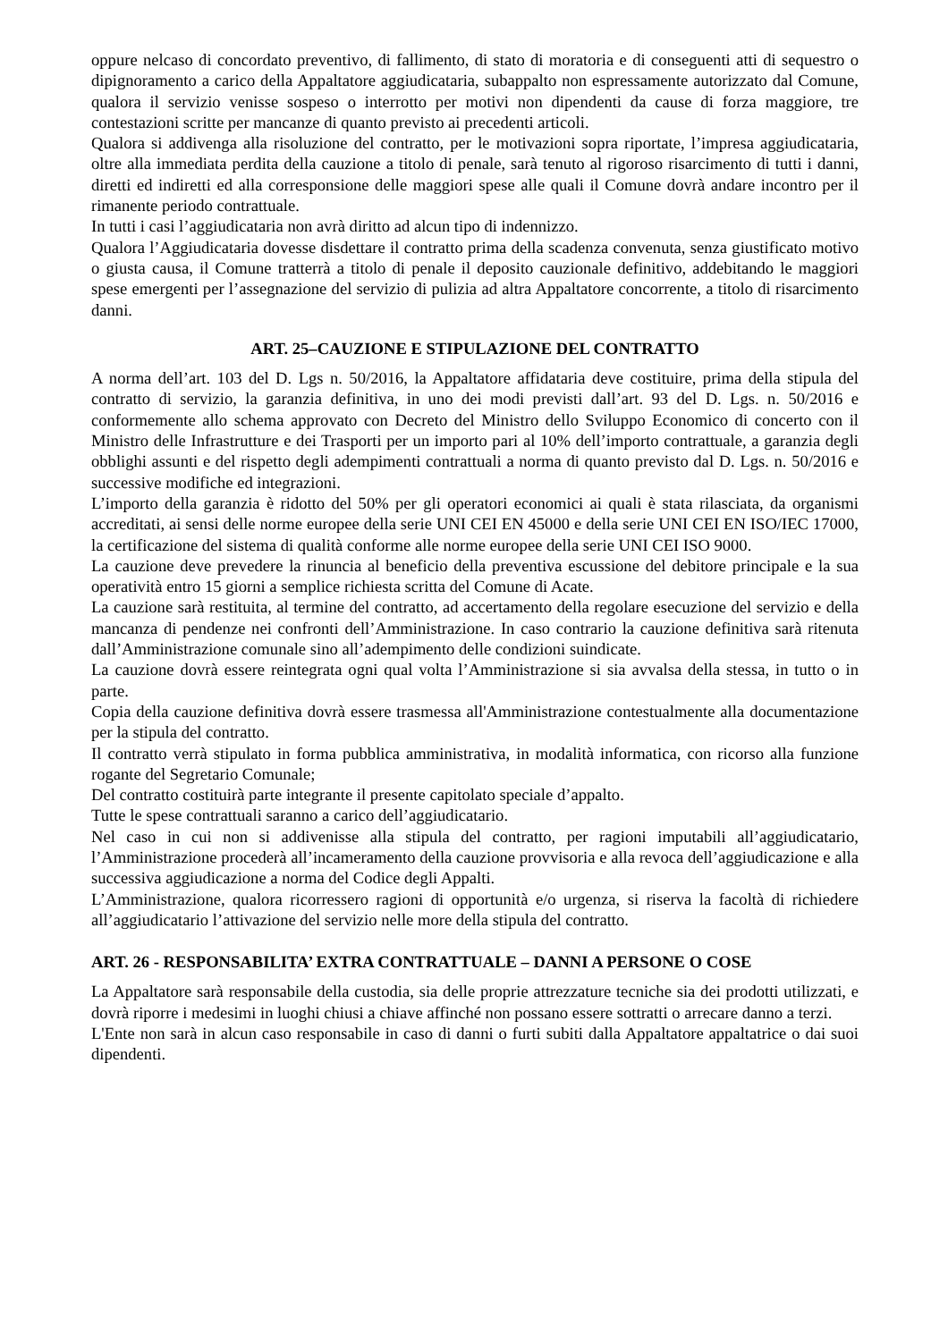oppure nelcaso di concordato preventivo, di fallimento, di stato di moratoria e di conseguenti atti di sequestro o dipignoramento a carico della Appaltatore aggiudicataria, subappalto non espressamente autorizzato dal Comune, qualora il servizio venisse sospeso o interrotto per motivi non dipendenti da cause di forza maggiore, tre contestazioni scritte per mancanze di quanto previsto ai precedenti articoli.
Qualora si addivenga alla risoluzione del contratto, per le motivazioni sopra riportate, l’impresa aggiudicataria, oltre alla immediata perdita della cauzione a titolo di penale, sarà tenuto al rigoroso risarcimento di tutti i danni, diretti ed indiretti ed alla corresponsione delle maggiori spese alle quali il Comune dovrà andare incontro per il rimanente periodo contrattuale.
In tutti i casi l’aggiudicataria non avrà diritto ad alcun tipo di indennizzo.
Qualora l’Aggiudicataria dovesse disdettare il contratto prima della scadenza convenuta, senza giustificato motivo o giusta causa, il Comune tratterrà a titolo di penale il deposito cauzionale definitivo, addebitando le maggiori spese emergenti per l’assegnazione del servizio di pulizia ad altra Appaltatore concorrente, a titolo di risarcimento danni.
ART. 25–CAUZIONE E STIPULAZIONE DEL CONTRATTO
A norma dell’art. 103 del D. Lgs n. 50/2016, la Appaltatore affidataria deve costituire, prima della stipula del contratto di servizio, la garanzia definitiva, in uno dei modi previsti dall’art. 93 del D. Lgs. n. 50/2016 e conformemente allo schema approvato con Decreto del Ministro dello Sviluppo Economico di concerto con il Ministro delle Infrastrutture e dei Trasporti per un importo pari al 10% dell’importo contrattuale, a garanzia degli obblighi assunti e del rispetto degli adempimenti contrattuali a norma di quanto previsto dal D. Lgs. n. 50/2016 e successive modifiche ed integrazioni.
L’importo della garanzia è ridotto del 50% per gli operatori economici ai quali è stata rilasciata, da organismi accreditati, ai sensi delle norme europee della serie UNI CEI EN 45000 e della serie UNI CEI EN ISO/IEC 17000, la certificazione del sistema di qualità conforme alle norme europee della serie UNI CEI ISO 9000.
La cauzione deve prevedere la rinuncia al beneficio della preventiva escussione del debitore principale e la sua operatività entro 15 giorni a semplice richiesta scritta del Comune di Acate.
La cauzione sarà restituita, al termine del contratto, ad accertamento della regolare esecuzione del servizio e della mancanza di pendenze nei confronti dell’Amministrazione. In caso contrario la cauzione definitiva sarà ritenuta dall’Amministrazione comunale sino all’adempimento delle condizioni suindicate.
La cauzione dovrà essere reintegrata ogni qual volta l’Amministrazione si sia avvalsa della stessa, in tutto o in parte.
Copia della cauzione definitiva dovrà essere trasmessa all'Amministrazione contestualmente alla documentazione per la stipula del contratto.
Il contratto verrà stipulato in forma pubblica amministrativa, in modalità informatica, con ricorso alla funzione rogante del Segretario Comunale;
Del contratto costituirà parte integrante il presente capitolato speciale d’appalto.
Tutte le spese contrattuali saranno a carico dell’aggiudicatario.
Nel caso in cui non si addivenisse alla stipula del contratto, per ragioni imputabili all’aggiudicatario, l’Amministrazione procederà all’incameramento della cauzione provvisoria e alla revoca dell’aggiudicazione e alla successiva aggiudicazione a norma del Codice degli Appalti.
L’Amministrazione, qualora ricorressero ragioni di opportunità e/o urgenza, si riserva la facoltà di richiedere all’aggiudicatario l’attivazione del servizio nelle more della stipula del contratto.
ART. 26 - RESPONSABILITA’ EXTRA CONTRATTUALE – DANNI A PERSONE O COSE
La Appaltatore sarà responsabile della custodia, sia delle proprie attrezzature tecniche sia dei prodotti utilizzati, e dovrà riporre i medesimi in luoghi chiusi a chiave affinché non possano essere sottratti o arrecare danno a terzi.
L'Ente non sarà in alcun caso responsabile in caso di danni o furti subiti dalla Appaltatore appaltatrice o dai suoi dipendenti.